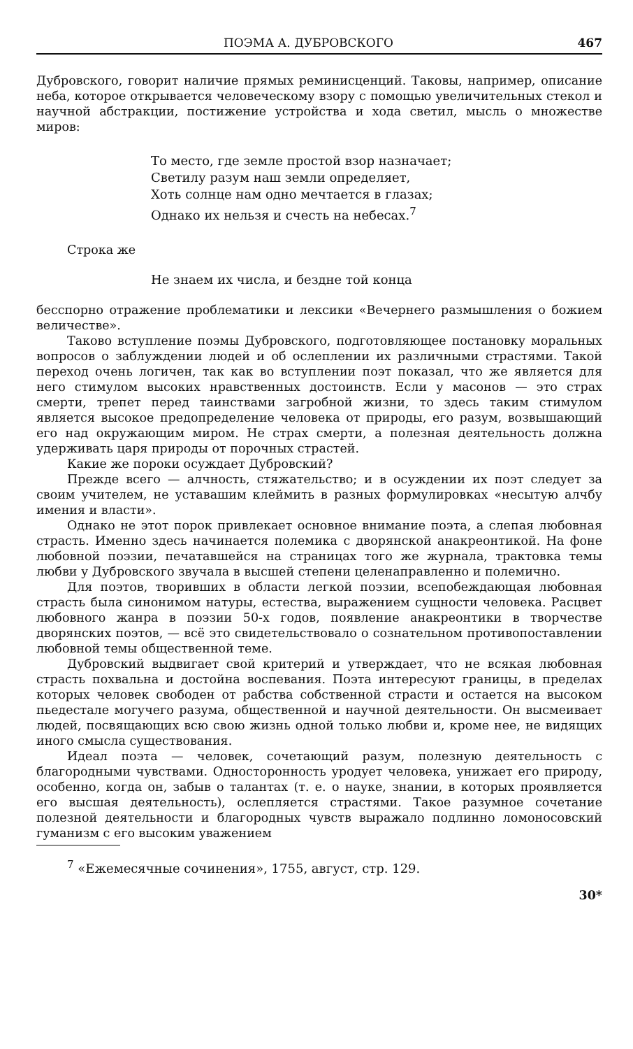ПОЭМА А. ДУБРОВСКОГО 467
Дубровского, говорит наличие прямых реминисценций. Таковы, например, описание неба, которое открывается человеческому взору с помощью увеличительных стекол и научной абстракции, постижение устройства и хода светил, мысль о множестве миров:
То место, где земле простой взор назначает;
Светилу разум наш земли определяет,
Хоть солнце нам одно мечтается в глазах;
Однако их нельзя и счесть на небесах.<sup>7</sup>
Строка же
Не знаем их числа, и бездне той конца
бесспорно отражение проблематики и лексики «Вечернего размышления о божием величестве».
Таково вступление поэмы Дубровского, подготовляющее постановку моральных вопросов о заблуждении людей и об ослеплении их различными страстями. Такой переход очень логичен, так как во вступлении поэт показал, что же является для него стимулом высоких нравственных достоинств. Если у масонов — это страх смерти, трепет перед таинствами загробной жизни, то здесь таким стимулом является высокое предопределение человека от природы, его разум, возвышающий его над окружающим миром. Не страх смерти, а полезная деятельность должна удерживать царя природы от порочных страстей.
Какие же пороки осуждает Дубровский?
Прежде всего — алчность, стяжательство; и в осуждении их поэт следует за своим учителем, не уставашим клеймить в разных формулировках «несытую алчбу имения и власти».
Однако не этот порок привлекает основное внимание поэта, а слепая любовная страсть. Именно здесь начинается полемика с дворянской анакреонтикой. На фоне любовной поэзии, печатавшейся на страницах того же журнала, трактовка темы любви у Дубровского звучала в высшей степени целенаправленно и полемично.
Для поэтов, творивших в области легкой поэзии, всепобеждающая любовная страсть была синонимом натуры, естества, выражением сущности человека. Расцвет любовного жанра в поэзии 50-х годов, появление анакреонтики в творчестве дворянских поэтов, — всё это свидетельствовало о сознательном противопоставлении любовной темы общественной теме.
Дубровский выдвигает свой критерий и утверждает, что не всякая любовная страсть похвальна и достойна воспевания. Поэта интересуют границы, в пределах которых человек свободен от рабства собственной страсти и остается на высоком пьедестале могучего разума, общественной и научной деятельности. Он высмеивает людей, посвящающих всю свою жизнь одной только любви и, кроме нее, не видящих иного смысла существования.
Идеал поэта — человек, сочетающий разум, полезную деятельность с благородными чувствами. Односторонность уродует человека, унижает его природу, особенно, когда он, забыв о талантах (т. е. о науке, знании, в которых проявляется его высшая деятельность), ослепляется страстями. Такое разумное сочетание полезной деятельности и благородных чувств выражало подлинно ломоносовский гуманизм с его высоким уважением
<sup>7</sup> «Ежемесячные сочинения», 1755, август, стр. 129.
30*